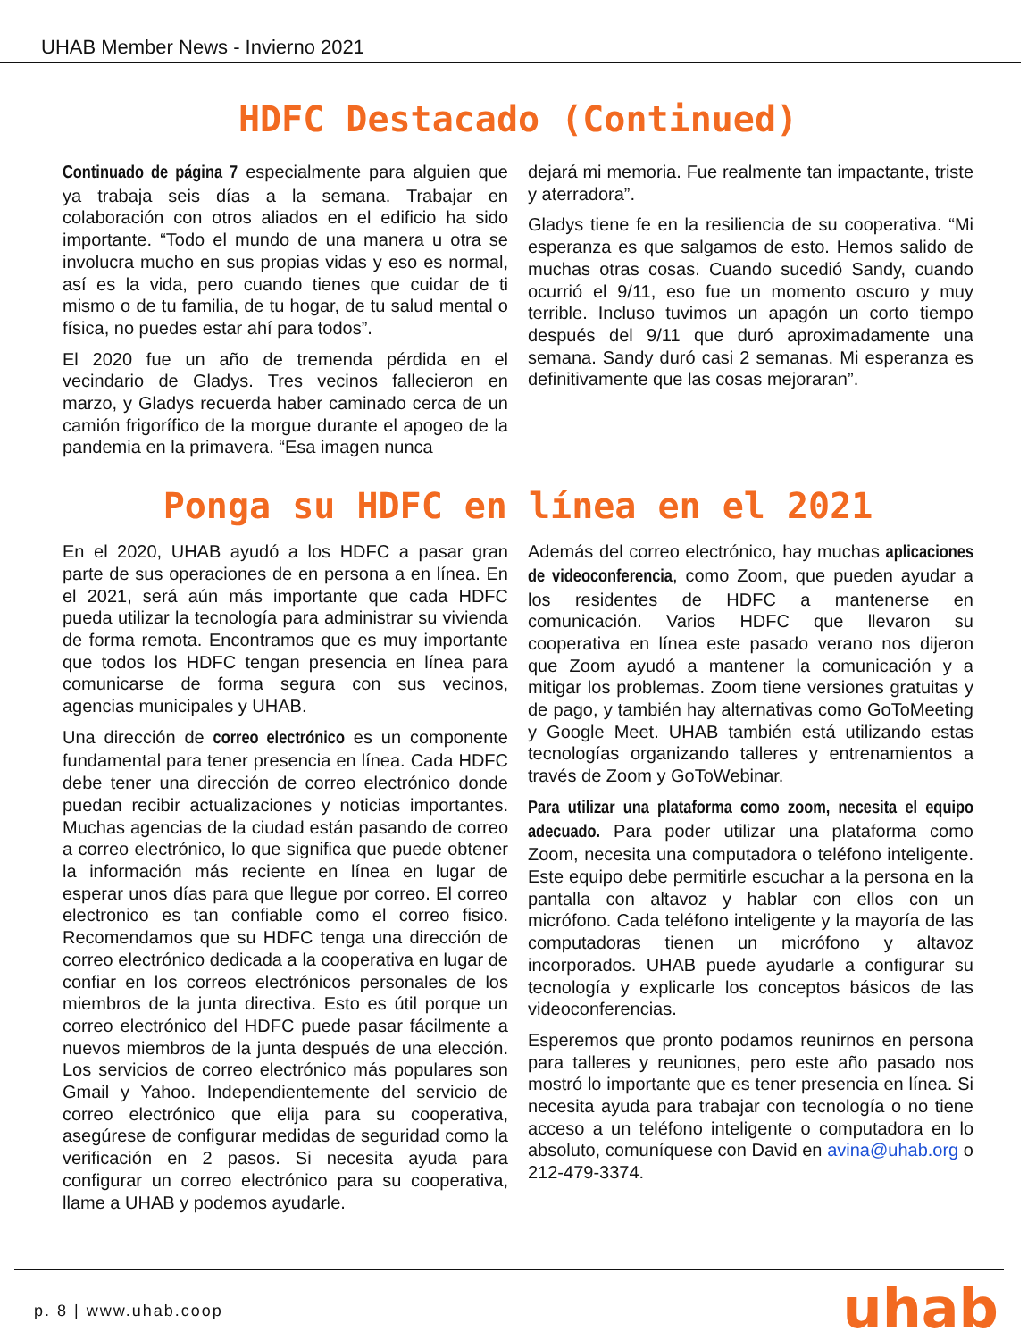UHAB Member News - Invierno 2021
HDFC Destacado (Continued)
Continuado de página 7 especialmente para alguien que ya trabaja seis días a la semana. Trabajar en colaboración con otros aliados en el edificio ha sido importante. “Todo el mundo de una manera u otra se involucra mucho en sus propias vidas y eso es normal, así es la vida, pero cuando tienes que cuidar de ti mismo o de tu familia, de tu hogar, de tu salud mental o física, no puedes estar ahí para todos”.
El 2020 fue un año de tremenda pérdida en el vecindario de Gladys. Tres vecinos fallecieron en marzo, y Gladys recuerda haber caminado cerca de un camión frigorífico de la morgue durante el apogeo de la pandemia en la primavera. “Esa imagen nunca
dejará mi memoria. Fue realmente tan impactante, triste y aterradora”.
Gladys tiene fe en la resiliencia de su cooperativa. “Mi esperanza es que salgamos de esto. Hemos salido de muchas otras cosas. Cuando sucedió Sandy, cuando ocurrió el 9/11, eso fue un momento oscuro y muy terrible. Incluso tuvimos un apagón un corto tiempo después del 9/11 que duró aproximadamente una semana. Sandy duró casi 2 semanas. Mi esperanza es definitivamente que las cosas mejoraran”.
Ponga su HDFC en línea en el 2021
En el 2020, UHAB ayudó a los HDFC a pasar gran parte de sus operaciones de en persona a en línea. En el 2021, será aún más importante que cada HDFC pueda utilizar la tecnología para administrar su vivienda de forma remota. Encontramos que es muy importante que todos los HDFC tengan presencia en línea para comunicarse de forma segura con sus vecinos, agencias municipales y UHAB.
Una dirección de correo electrónico es un componente fundamental para tener presencia en línea. Cada HDFC debe tener una dirección de correo electrónico donde puedan recibir actualizaciones y noticias importantes. Muchas agencias de la ciudad están pasando de correo a correo electrónico, lo que significa que puede obtener la información más reciente en línea en lugar de esperar unos días para que llegue por correo. El correo electronico es tan confiable como el correo fisico. Recomendamos que su HDFC tenga una dirección de correo electrónico dedicada a la cooperativa en lugar de confiar en los correos electrónicos personales de los miembros de la junta directiva. Esto es útil porque un correo electrónico del HDFC puede pasar fácilmente a nuevos miembros de la junta después de una elección. Los servicios de correo electrónico más populares son Gmail y Yahoo. Independientemente del servicio de correo electrónico que elija para su cooperativa, asegúrese de configurar medidas de seguridad como la verificación en 2 pasos. Si necesita ayuda para configurar un correo electrónico para su cooperativa, llame a UHAB y podemos ayudarle.
Además del correo electrónico, hay muchas aplicaciones de videoconferencia, como Zoom, que pueden ayudar a los residentes de HDFC a mantenerse en comunicación. Varios HDFC que llevaron su cooperativa en línea este pasado verano nos dijeron que Zoom ayudó a mantener la comunicación y a mitigar los problemas. Zoom tiene versiones gratuitas y de pago, y también hay alternativas como GoToMeeting y Google Meet. UHAB también está utilizando estas tecnologías organizando talleres y entrenamientos a través de Zoom y GoToWebinar.
Para utilizar una plataforma como zoom, necesita el equipo adecuado. Para poder utilizar una plataforma como Zoom, necesita una computadora o teléfono inteligente. Este equipo debe permitirle escuchar a la persona en la pantalla con altavoz y hablar con ellos con un micrófono. Cada teléfono inteligente y la mayoría de las computadoras tienen un micrófono y altavoz incorporados. UHAB puede ayudarle a configurar su tecnología y explicarle los conceptos básicos de las videoconferencias.
Esperemos que pronto podamos reunirnos en persona para talleres y reuniones, pero este año pasado nos mostró lo importante que es tener presencia en línea. Si necesita ayuda para trabajar con tecnología o no tiene acceso a un teléfono inteligente o computadora en lo absoluto, comuníquese con David en avina@uhab.org o 212-479-3374.
p. 8 | www.uhab.coop uhab